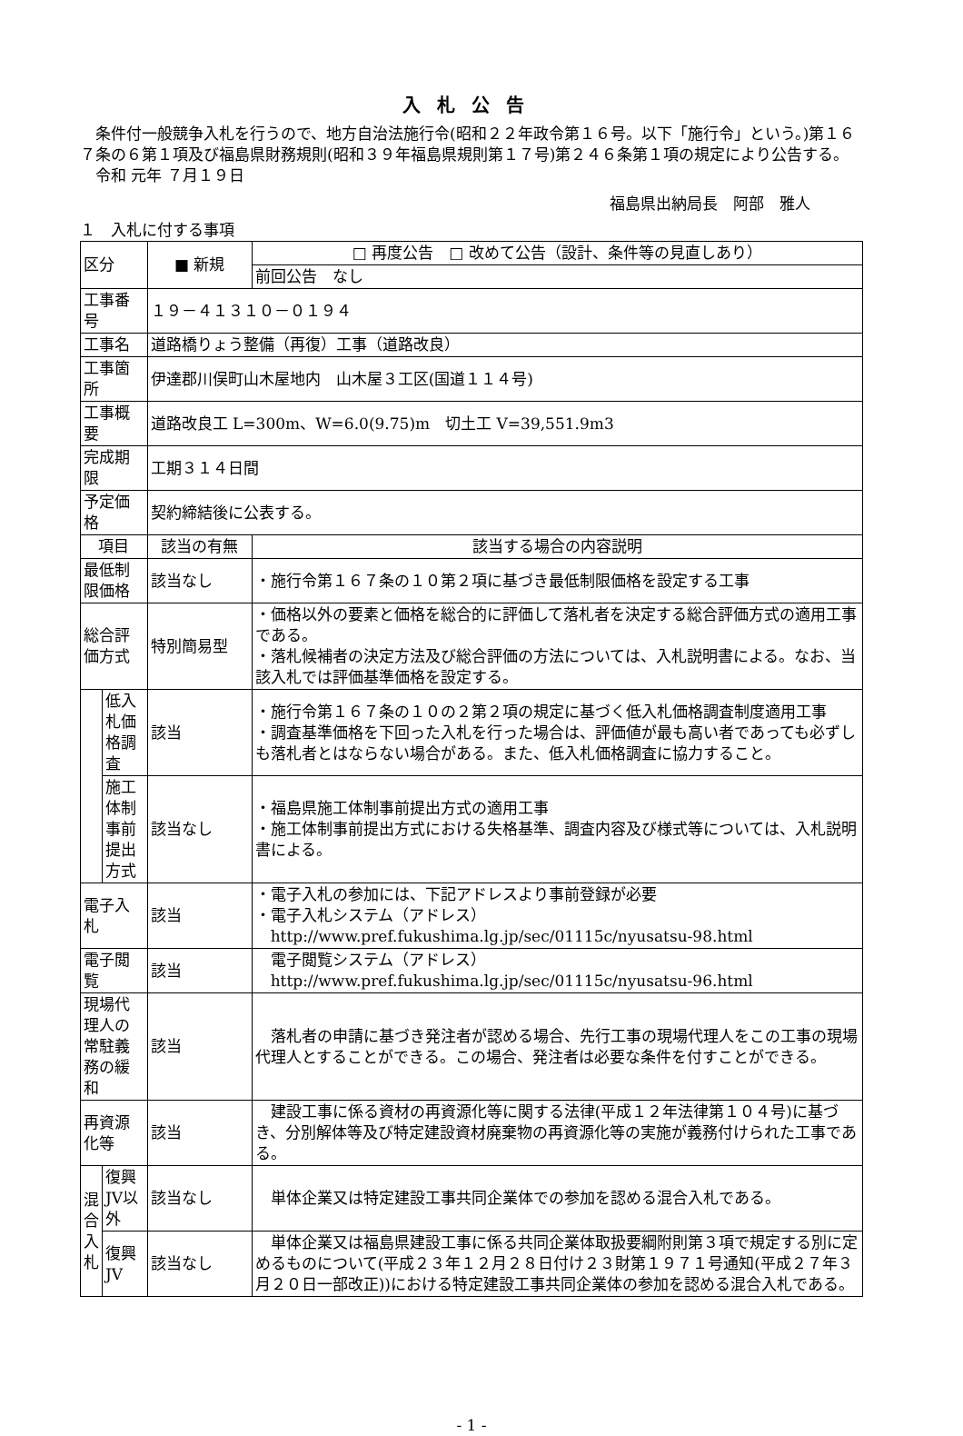入札公告
条件付一般競争入札を行うので、地方自治法施行令(昭和２２年政令第１６号。以下「施行令」という。)第１６７条の６第１項及び福島県財務規則(昭和３９年福島県規則第１７号)第２４６条第１項の規定により公告する。
令和 元年 ７月１９日
福島県出納局長　阿部　雅人
１　入札に付する事項
| 区分 | | ■ 新規 | □ 再度公告 □ 改めて公告（設計、条件等の見直しあり） |
| | | | 前回公告 なし |
| 工事番号 | | １９－４１３１０－０１９４ | |
| 工事名 | | 道路橋りょう整備（再復）工事（道路改良） | |
| 工事箇所 | | 伊達郡川俣町山木屋地内 山木屋３工区(国道１１４号) | |
| 工事概要 | | 道路改良工 L=300m、W=6.0(9.75)m 切土工 V=39,551.9m3 | |
| 完成期限 | | 工期３１４日間 | |
| 予定価格 | | 契約締結後に公表する。 | |
| 項目 | | 該当の有無 | 該当する場合の内容説明 |
| 最低制限価格 | | 該当なし | ・施行令第１６７条の１０第２項に基づき最低制限価格を設定する工事 |
| 総合評価方式 | | 特別簡易型 | ・価格以外の要素と価格を総合的に評価して落札者を決定する総合評価方式の適用工事である。 ・落札候補者の決定方法及び総合評価の方法については、入札説明書による。なお、当該入札では評価基準価格を設定する。 |
| | 低入札価格調査 | 該当 | ・施行令第１６７条の１０の２第２項の規定に基づく低入札価格調査制度適用工事 ・調査基準価格を下回った入札を行った場合は、評価値が最も高い者であっても必ずしも落札者とはならない場合がある。また、低入札価格調査に協力すること。 |
| | 施工体制事前提出方式 | 該当なし | ・福島県施工体制事前提出方式の適用工事 ・施工体制事前提出方式における失格基準、調査内容及び様式等については、入札説明書による。 |
| 電子入札 | | 該当 | ・電子入札の参加には、下記アドレスより事前登録が必要 ・電子入札システム（アドレス） http://www.pref.fukushima.lg.jp/sec/01115c/nyusatsu-98.html |
| 電子閲覧 | | 該当 | 電子閲覧システム（アドレス） http://www.pref.fukushima.lg.jp/sec/01115c/nyusatsu-96.html |
| 現場代理人の常駐義務の緩和 | | 該当 | 落札者の申請に基づき発注者が認める場合、先行工事の現場代理人をこの工事の現場代理人とすることができる。この場合、発注者は必要な条件を付すことができる。 |
| 再資源化等 | | 該当 | 建設工事に係る資材の再資源化等に関する法律(平成１２年法律第１０４号)に基づき、分別解体等及び特定建設資材廃棄物の再資源化等の実施が義務付けられた工事である。 |
| 混合入札 | 復興JV以外 | 該当なし | 単体企業又は特定建設工事共同企業体での参加を認める混合入札である。 |
| | 復興JV | 該当なし | 単体企業又は福島県建設工事に係る共同企業体取扱要綱附則第３項で規定する別に定めるものについて(平成２３年１２月２８日付け２３財第１９７１号通知(平成２７年３月２０日一部改正))における特定建設工事共同企業体の参加を認める混合入札である。 |
- 1 -